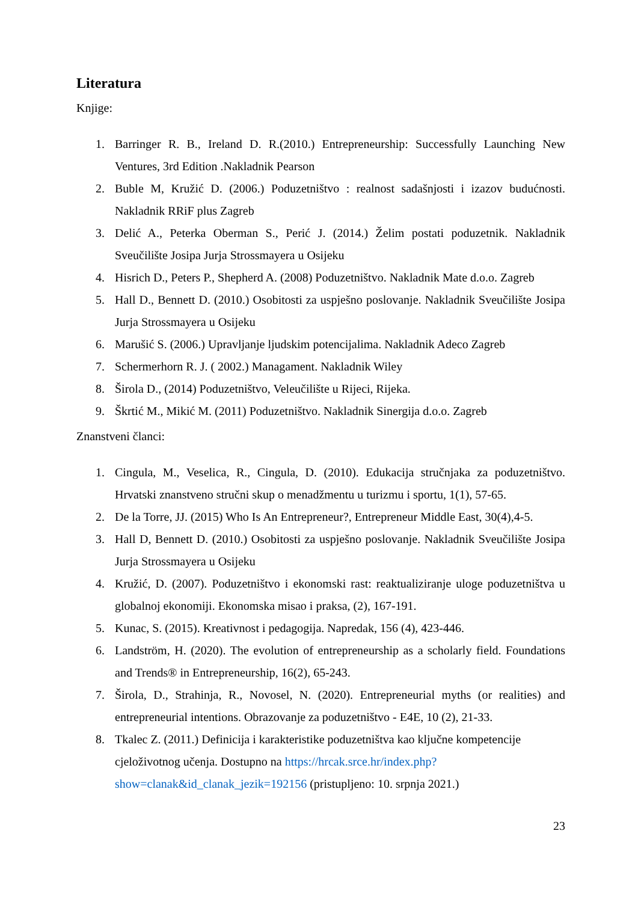Literatura
Knjige:
1. Barringer R. B., Ireland D. R.(2010.) Entrepreneurship: Successfully Launching New Ventures, 3rd Edition .Nakladnik Pearson
2. Buble M, Kružić D. (2006.) Poduzetništvo : realnost sadašnjosti i izazov budućnosti. Nakladnik RRiF plus Zagreb
3. Delić A., Peterka Oberman S., Perić J. (2014.) Želim postati poduzetnik. Nakladnik Sveučilište Josipa Jurja Strossmayera u Osijeku
4. Hisrich D., Peters P., Shepherd A. (2008) Poduzetništvo. Nakladnik Mate d.o.o. Zagreb
5. Hall D., Bennett D. (2010.) Osobitosti za uspješno poslovanje. Nakladnik Sveučilište Josipa Jurja Strossmayera u Osijeku
6. Marušić S. (2006.) Upravljanje ljudskim potencijalima. Nakladnik Adeco Zagreb
7. Schermerhorn R. J. ( 2002.) Managament. Nakladnik Wiley
8. Širola D., (2014) Poduzetništvo, Veleučilište u Rijeci, Rijeka.
9. Škrtić M., Mikić M. (2011) Poduzetništvo. Nakladnik Sinergija d.o.o. Zagreb
Znanstveni članci:
1. Cingula, M., Veselica, R., Cingula, D. (2010). Edukacija stručnjaka za poduzetništvo. Hrvatski znanstveno stručni skup o menadžmentu u turizmu i sportu, 1(1), 57-65.
2. De la Torre, JJ. (2015) Who Is An Entrepreneur?, Entrepreneur Middle East, 30(4),4-5.
3. Hall D, Bennett D. (2010.) Osobitosti za uspješno poslovanje. Nakladnik Sveučilište Josipa Jurja Strossmayera u Osijeku
4. Kružić, D. (2007). Poduzetništvo i ekonomski rast: reaktualiziranje uloge poduzetništva u globalnoj ekonomiji. Ekonomska misao i praksa, (2), 167-191.
5. Kunac, S. (2015). Kreativnost i pedagogija. Napredak, 156 (4), 423-446.
6. Landström, H. (2020). The evolution of entrepreneurship as a scholarly field. Foundations and Trends® in Entrepreneurship, 16(2), 65-243.
7. Širola, D., Strahinja, R., Novosel, N. (2020). Entrepreneurial myths (or realities) and entrepreneurial intentions. Obrazovanje za poduzetništvo - E4E, 10 (2), 21-33.
8. Tkalec Z. (2011.) Definicija i karakteristike poduzetništva kao ključne kompetencije cjeloživotnog učenja. Dostupno na https://hrcak.srce.hr/index.php?show=clanak&id_clanak_jezik=192156 (pristupljeno: 10. srpnja 2021.)
23